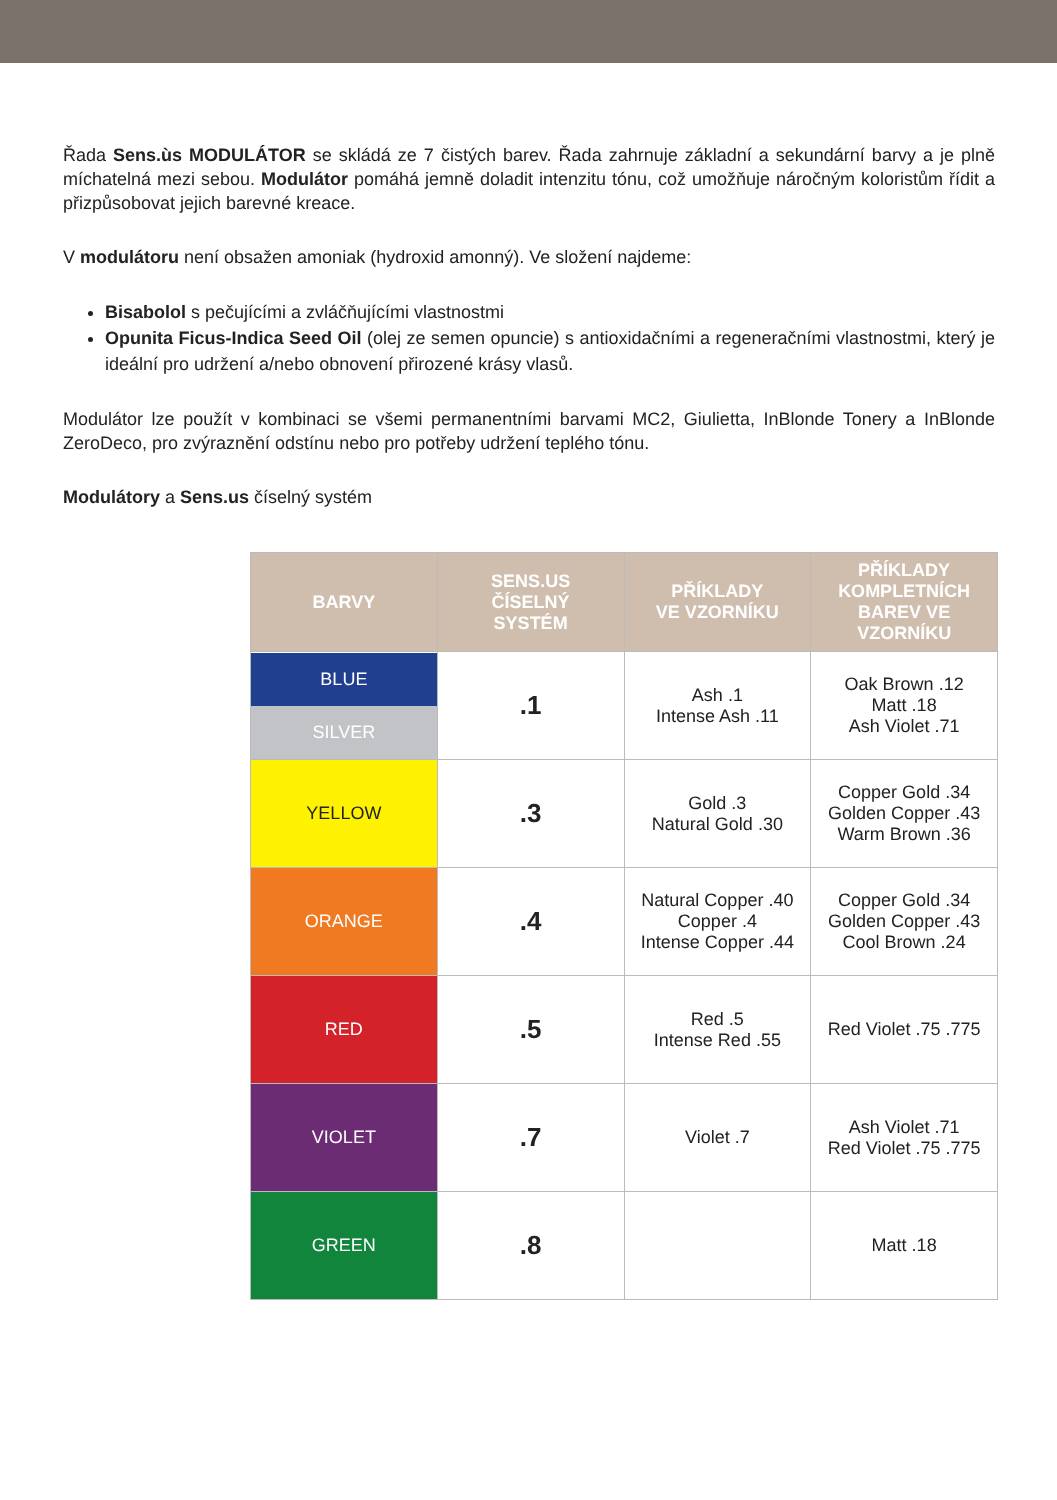Řada Sens.ùs MODULÁTOR se skládá ze 7 čistých barev. Řada zahrnuje základní a sekundární barvy a je plně míchatelná mezi sebou. Modulátor pomáhá jemně doladit intenzitu tónu, což umožňuje náročným koloristům řídit a přizpůsobovat jejich barevné kreace.
V modulátoru není obsažen amoniak (hydroxid amonný). Ve složení najdeme:
Bisabolol s pečujícími a zvláčňujícími vlastnostmi
Opunita Ficus-Indica Seed Oil (olej ze semen opuncie) s antioxidačními a regeneračními vlastnostmi, který je ideální pro udržení a/nebo obnovení přirozené krásy vlasů.
Modulátor lze použít v kombinaci se všemi permanentními barvami MC2, Giulietta, InBlonde Tonery a InBlonde ZeroDeco, pro zvýraznění odstínu nebo pro potřeby udržení teplého tónu.
Modulátory a Sens.us číselný systém
| BARVY | SENS.US ČÍSELNÝ SYSTÉM | PŘÍKLADY VE VZORNÍKU | PŘÍKLADY KOMPLETNÍCH BAREV VE VZORNÍKU |
| --- | --- | --- | --- |
| BLUE SILVER | .1 | Ash .1 Intense Ash .11 | Oak Brown .12 Matt .18 Ash Violet .71 |
| YELLOW | .3 | Gold .3 Natural Gold .30 | Copper Gold .34 Golden Copper .43 Warm Brown .36 |
| ORANGE | .4 | Natural Copper .40 Copper .4 Intense Copper .44 | Copper Gold .34 Golden Copper .43 Cool Brown .24 |
| RED | .5 | Red .5 Intense Red .55 | Red Violet .75 .775 |
| VIOLET | .7 | Violet .7 | Ash Violet .71 Red Violet .75 .775 |
| GREEN | .8 | | Matt .18 |